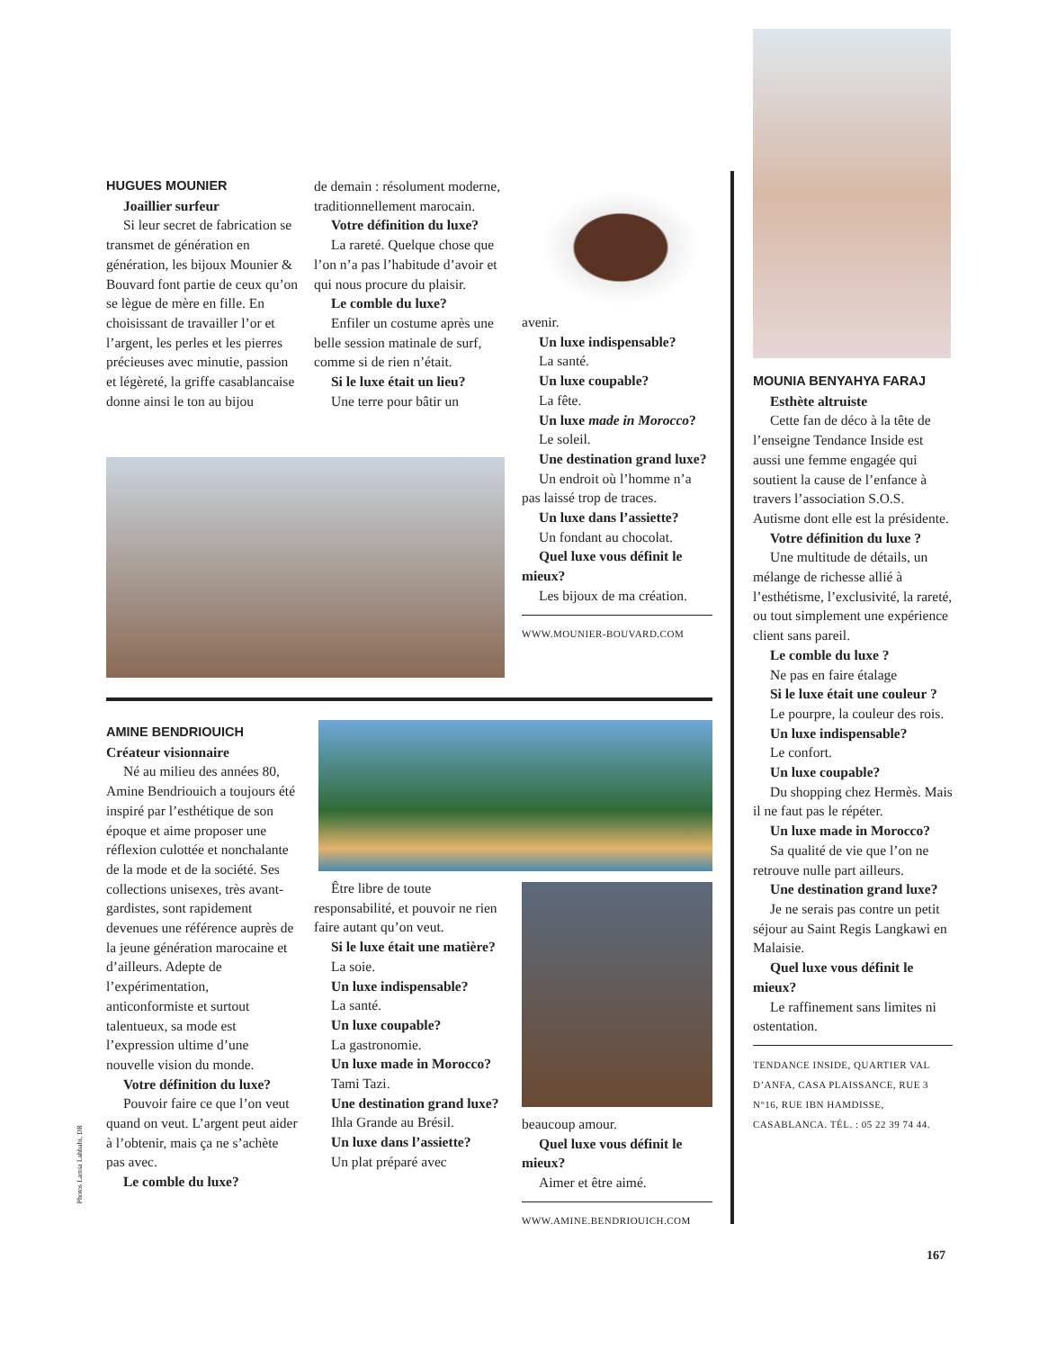HUGUES MOUNIER
Joaillier surfeur
Si leur secret de fabrication se transmet de génération en génération, les bijoux Mounier & Bouvard font partie de ceux qu’on se lègue de mère en fille. En choisissant de travailler l’or et l’argent, les perles et les pierres précieuses avec minutie, passion et légèreté, la griffe casablancaise donne ainsi le ton au bijou
de demain : résolument moderne, traditionnellement marocain.
Votre définition du luxe?
La rareté. Quelque chose que l’on n’a pas l’habitude d’avoir et qui nous procure du plaisir.
Le comble du luxe?
Enfiler un costume après une belle session matinale de surf, comme si de rien n’était.
Si le luxe était un lieu?
Une terre pour bâtir un
avenir.
Un luxe indispensable?
La santé.
Un luxe coupable?
La fête.
Un luxe made in Morocco?
Le soleil.
Une destination grand luxe?
Un endroit où l’homme n’a pas laissé trop de traces.
Un luxe dans l’assiette?
Un fondant au chocolat.
Quel luxe vous définit le mieux?
Les bijoux de ma création.
WWW.MOUNIER-BOUVARD.COM
AMINE BENDRIOUICH
Créateur visionnaire
Né au milieu des années 80, Amine Bendriouich a toujours été inspiré par l’esthétique de son époque et aime proposer une réflexion culottée et nonchalante de la mode et de la société. Ses collections unisexes, très avant-gardistes, sont rapidement devenues une référence auprès de la jeune génération marocaine et d’ailleurs. Adepte de l’expérimentation, anticonformiste et surtout talentueux, sa mode est l’expression ultime d’une nouvelle vision du monde.
Votre définition du luxe?
Pouvoir faire ce que l’on veut quand on veut. L’argent peut aider à l’obtenir, mais ça ne s’achète pas avec.
Le comble du luxe?
Être libre de toute responsabilité, et pouvoir ne rien faire autant qu’on veut.
Si le luxe était une matière?
La soie.
Un luxe indispensable?
La santé.
Un luxe coupable?
La gastronomie.
Un luxe made in Morocco?
Tami Tazi.
Une destination grand luxe?
Ihla Grande au Brésil.
Un luxe dans l’assiette?
Un plat préparé avec
beaucoup amour.
Quel luxe vous définit le mieux?
Aimer et être aimé.
WWW.AMINE.BENDRIOUICH.COM
MOUNIA BENYAHYA FARAJ
Esthète altruiste
Cette fan de déco à la tête de l’enseigne Tendance Inside est aussi une femme engagée qui soutient la cause de l’enfance à travers l’association S.O.S. Autisme dont elle est la présidente.
Votre définition du luxe ?
Une multitude de détails, un mélange de richesse allié à l’esthétisme, l’exclusivité, la rareté, ou tout simplement une expérience client sans pareil.
Le comble du luxe ?
Ne pas en faire étalage
Si le luxe était une couleur ?
Le pourpre, la couleur des rois.
Un luxe indispensable?
Le confort.
Un luxe coupable?
Du shopping chez Hermès. Mais il ne faut pas le répéter.
Un luxe made in Morocco?
Sa qualité de vie que l’on ne retrouve nulle part ailleurs.
Une destination grand luxe?
Je ne serais pas contre un petit séjour au Saint Regis Langkawi en Malaisie.
Quel luxe vous définit le mieux?
Le raffinement sans limites ni ostentation.
TENDANCE INSIDE, QUARTIER VAL D’ANFA, CASA PLAISSANCE, RUE 3 N°16, RUE IBN HAMDISSE, CASABLANCA. TÉL. : 05 22 39 74 44.
Photos Lamia Lahbabi, DR
167